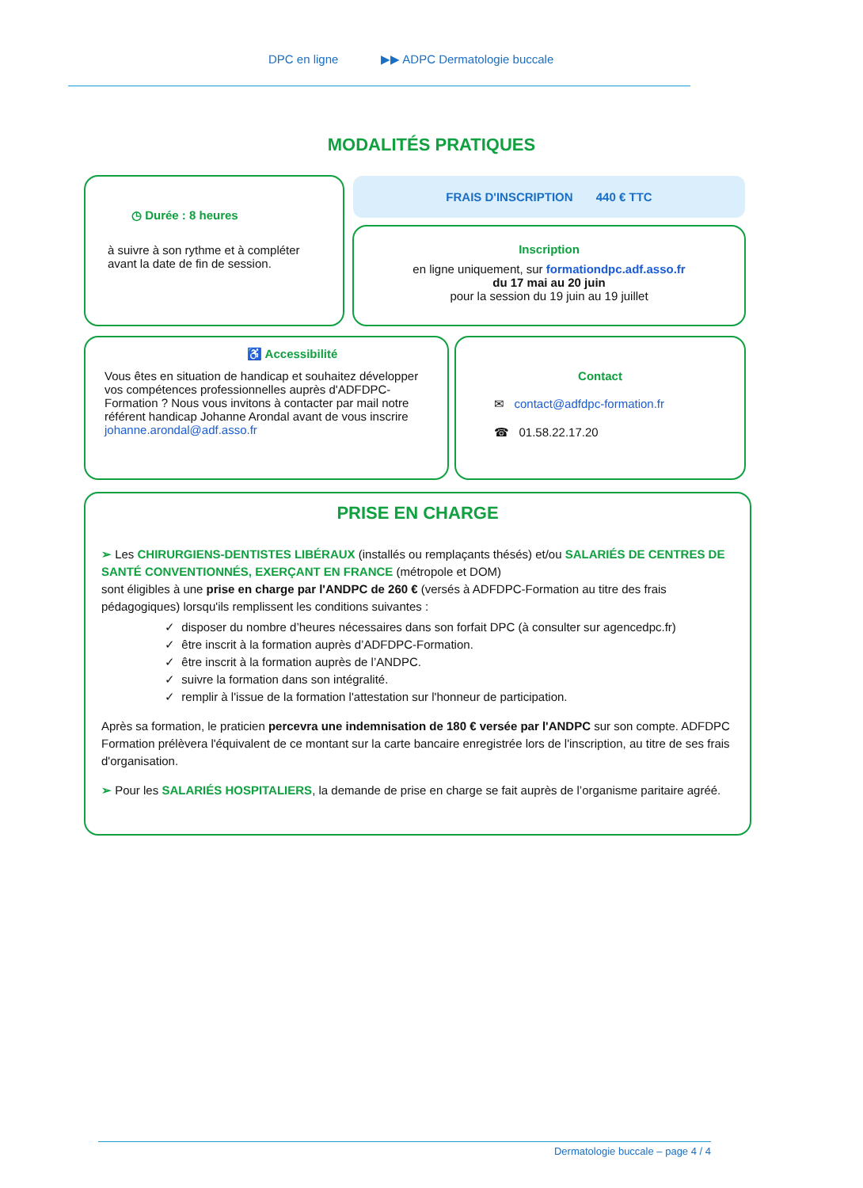DPC en ligne ▶▶ ADPC Dermatologie buccale
MODALITÉS PRATIQUES
◷ Durée : 8 heures
à suivre à son rythme et à compléter avant la date de fin de session.
FRAIS D'INSCRIPTION 440 € TTC
Inscription
en ligne uniquement, sur formationdpc.adf.asso.fr
du 17 mai au 20 juin
pour la session du 19 juin au 19 juillet
♿ Accessibilité
Vous êtes en situation de handicap et souhaitez développer vos compétences professionnelles auprès d'ADFDPC-Formation ? Nous vous invitons à contacter par mail notre référent handicap Johanne Arondal avant de vous inscrire johanne.arondal@adf.asso.fr
Contact
✉ contact@adfdpc-formation.fr
☎ 01.58.22.17.20
PRISE EN CHARGE
➢ Les CHIRURGIENS-DENTISTES LIBÉRAUX (installés ou remplaçants thésés) et/ou SALARIÉS DE CENTRES DE SANTÉ CONVENTIONNÉS, EXERÇANT EN FRANCE (métropole et DOM)
sont éligibles à une prise en charge par l'ANDPC de 260 € (versés à ADFDPC-Formation au titre des frais pédagogiques) lorsqu'ils remplissent les conditions suivantes :
✓ disposer du nombre d’heures nécessaires dans son forfait DPC (à consulter sur agencedpc.fr)
✓ être inscrit à la formation auprès d’ADFDPC-Formation.
✓ être inscrit à la formation auprès de l’ANDPC.
✓ suivre la formation dans son intégralité.
✓ remplir à l'issue de la formation l'attestation sur l'honneur de participation.
Après sa formation, le praticien percevra une indemnisation de 180 € versée par l'ANDPC sur son compte. ADFDPC Formation prélèvera l'équivalent de ce montant sur la carte bancaire enregistrée lors de l'inscription, au titre de ses frais d'organisation.
➢ Pour les SALARIÉS HOSPITALIERS, la demande de prise en charge se fait auprès de l’organisme paritaire agréé.
Dermatologie buccale – page 4 / 4